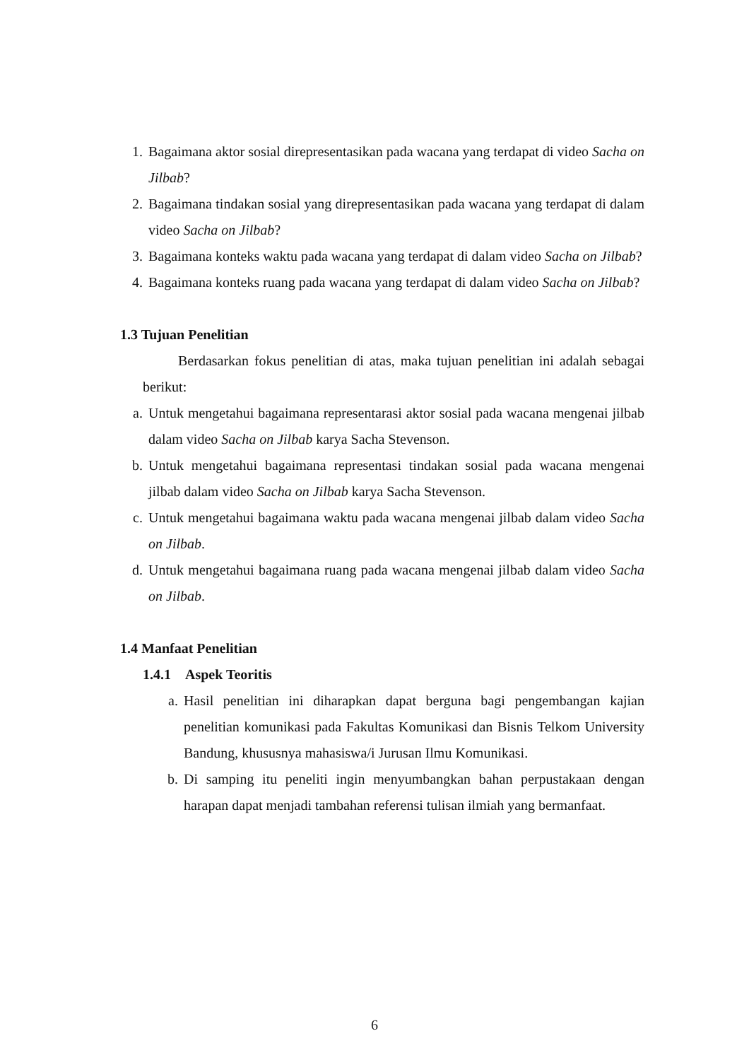1. Bagaimana aktor sosial direpresentasikan pada wacana yang terdapat di video Sacha on Jilbab?
2. Bagaimana tindakan sosial yang direpresentasikan pada wacana yang terdapat di dalam video Sacha on Jilbab?
3. Bagaimana konteks waktu pada wacana yang terdapat di dalam video Sacha on Jilbab?
4. Bagaimana konteks ruang pada wacana yang terdapat di dalam video Sacha on Jilbab?
1.3 Tujuan Penelitian
Berdasarkan fokus penelitian di atas, maka tujuan penelitian ini adalah sebagai berikut:
a. Untuk mengetahui bagaimana representarasi aktor sosial pada wacana mengenai jilbab dalam video Sacha on Jilbab karya Sacha Stevenson.
b. Untuk mengetahui bagaimana representasi tindakan sosial pada wacana mengenai jilbab dalam video Sacha on Jilbab karya Sacha Stevenson.
c. Untuk mengetahui bagaimana waktu pada wacana mengenai jilbab dalam video Sacha on Jilbab.
d. Untuk mengetahui bagaimana ruang pada wacana mengenai jilbab dalam video Sacha on Jilbab.
1.4 Manfaat Penelitian
1.4.1 Aspek Teoritis
a. Hasil penelitian ini diharapkan dapat berguna bagi pengembangan kajian penelitian komunikasi pada Fakultas Komunikasi dan Bisnis Telkom University Bandung, khususnya mahasiswa/i Jurusan Ilmu Komunikasi.
b. Di samping itu peneliti ingin menyumbangkan bahan perpustakaan dengan harapan dapat menjadi tambahan referensi tulisan ilmiah yang bermanfaat.
6